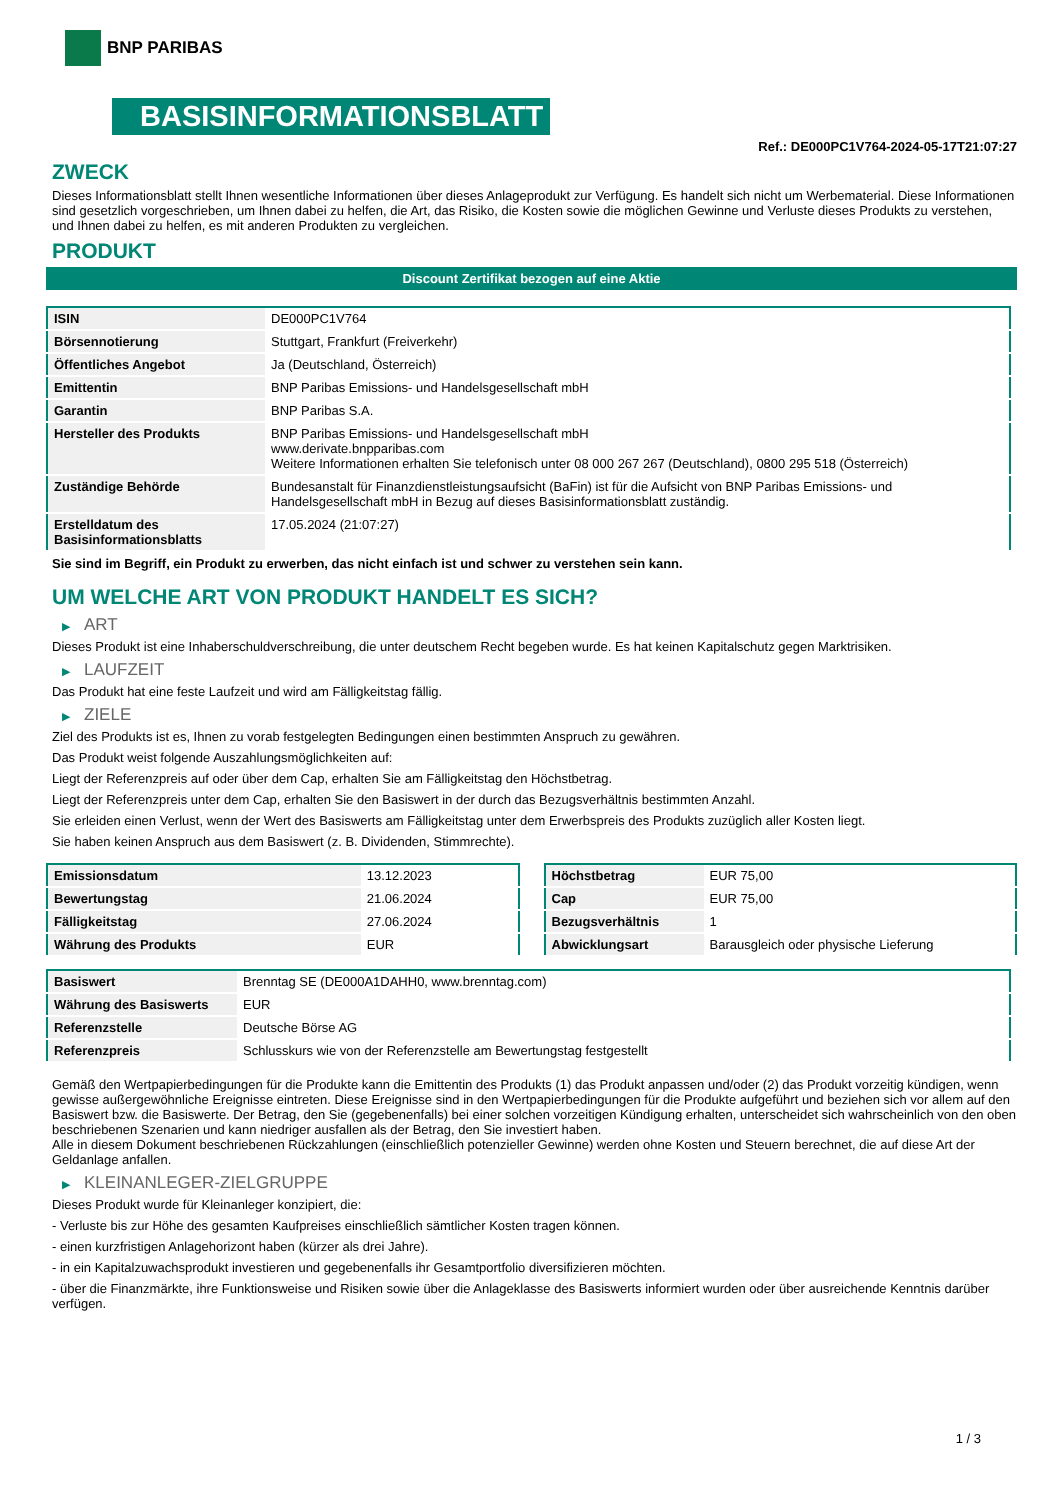BNP PARIBAS
BASISINFORMATIONSBLATT
Ref.: DE000PC1V764-2024-05-17T21:07:27
ZWECK
Dieses Informationsblatt stellt Ihnen wesentliche Informationen über dieses Anlageprodukt zur Verfügung. Es handelt sich nicht um Werbematerial. Diese Informationen sind gesetzlich vorgeschrieben, um Ihnen dabei zu helfen, die Art, das Risiko, die Kosten sowie die möglichen Gewinne und Verluste dieses Produkts zu verstehen, und Ihnen dabei zu helfen, es mit anderen Produkten zu vergleichen.
PRODUKT
Discount Zertifikat bezogen auf eine Aktie
| ISIN | DE000PC1V764 |
| Börsennotierung | Stuttgart, Frankfurt (Freiverkehr) |
| Öffentliches Angebot | Ja (Deutschland, Österreich) |
| Emittentin | BNP Paribas Emissions- und Handelsgesellschaft mbH |
| Garantin | BNP Paribas S.A. |
| Hersteller des Produkts | BNP Paribas Emissions- und Handelsgesellschaft mbH www.derivate.bnpparibas.com Weitere Informationen erhalten Sie telefonisch unter 08 000 267 267 (Deutschland), 0800 295 518 (Österreich) |
| Zuständige Behörde | Bundesanstalt für Finanzdienstleistungsaufsicht (BaFin) ist für die Aufsicht von BNP Paribas Emissions- und Handelsgesellschaft mbH in Bezug auf dieses Basisinformationsblatt zuständig. |
| Erstelldatum des Basisinformationsblatts | 17.05.2024 (21:07:27) |
Sie sind im Begriff, ein Produkt zu erwerben, das nicht einfach ist und schwer zu verstehen sein kann.
UM WELCHE ART VON PRODUKT HANDELT ES SICH?
▶ ART
Dieses Produkt ist eine Inhaberschuldverschreibung, die unter deutschem Recht begeben wurde. Es hat keinen Kapitalschutz gegen Marktrisiken.
▶ LAUFZEIT
Das Produkt hat eine feste Laufzeit und wird am Fälligkeitstag fällig.
▶ ZIELE
Ziel des Produkts ist es, Ihnen zu vorab festgelegten Bedingungen einen bestimmten Anspruch zu gewähren.
Das Produkt weist folgende Auszahlungsmöglichkeiten auf:
Liegt der Referenzpreis auf oder über dem Cap, erhalten Sie am Fälligkeitstag den Höchstbetrag.
Liegt der Referenzpreis unter dem Cap, erhalten Sie den Basiswert in der durch das Bezugsverhältnis bestimmten Anzahl.
Sie erleiden einen Verlust, wenn der Wert des Basiswerts am Fälligkeitstag unter dem Erwerbspreis des Produkts zuzüglich aller Kosten liegt.
Sie haben keinen Anspruch aus dem Basiswert (z. B. Dividenden, Stimmrechte).
| Emissionsdatum | 13.12.2023 |
| Bewertungstag | 21.06.2024 |
| Fälligkeitstag | 27.06.2024 |
| Währung des Produkts | EUR |
| Höchstbetrag | EUR 75,00 |
| Cap | EUR 75,00 |
| Bezugsverhältnis | 1 |
| Abwicklungsart | Barausgleich oder physische Lieferung |
| Basiswert | Brenntag SE (DE000A1DAHH0, www.brenntag.com) |
| Währung des Basiswerts | EUR |
| Referenzstelle | Deutsche Börse AG |
| Referenzpreis | Schlusskurs wie von der Referenzstelle am Bewertungstag festgestellt |
Gemäß den Wertpapierbedingungen für die Produkte kann die Emittentin des Produkts (1) das Produkt anpassen und/oder (2) das Produkt vorzeitig kündigen, wenn gewisse außergewöhnliche Ereignisse eintreten. Diese Ereignisse sind in den Wertpapierbedingungen für die Produkte aufgeführt und beziehen sich vor allem auf den Basiswert bzw. die Basiswerte. Der Betrag, den Sie (gegebenenfalls) bei einer solchen vorzeitigen Kündigung erhalten, unterscheidet sich wahrscheinlich von den oben beschriebenen Szenarien und kann niedriger ausfallen als der Betrag, den Sie investiert haben.
Alle in diesem Dokument beschriebenen Rückzahlungen (einschließlich potenzieller Gewinne) werden ohne Kosten und Steuern berechnet, die auf diese Art der Geldanlage anfallen.
▶ KLEINANLEGER-ZIELGRUPPE
Dieses Produkt wurde für Kleinanleger konzipiert, die:
- Verluste bis zur Höhe des gesamten Kaufpreises einschließlich sämtlicher Kosten tragen können.
- einen kurzfristigen Anlagehorizont haben (kürzer als drei Jahre).
- in ein Kapitalzuwachsprodukt investieren und gegebenenfalls ihr Gesamtportfolio diversifizieren möchten.
- über die Finanzmärkte, ihre Funktionsweise und Risiken sowie über die Anlageklasse des Basiswerts informiert wurden oder über ausreichende Kenntnis darüber verfügen.
1 / 3